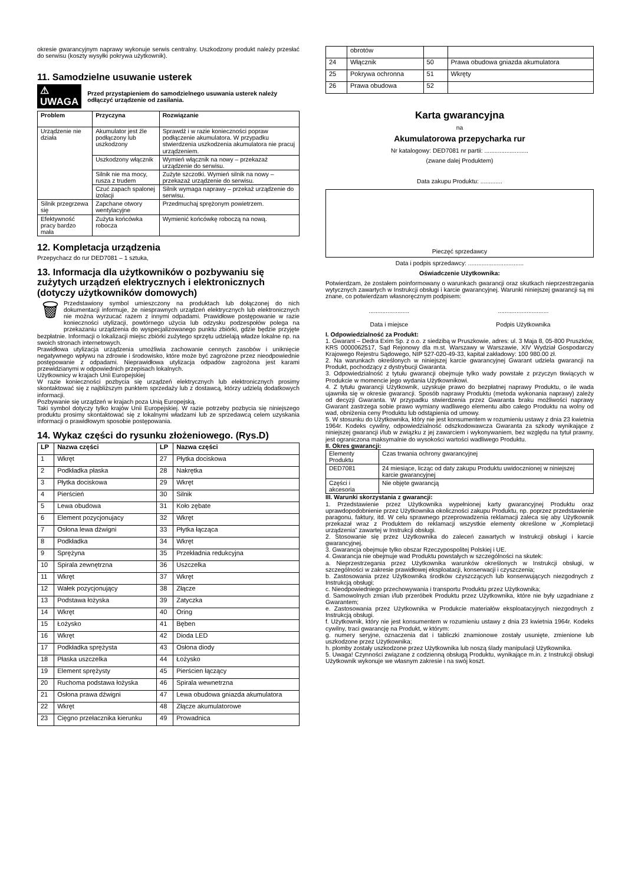okresie gwarancyjnym naprawy wykonuje serwis centralny. Uszkodzony produkt należy przesłać do serwisu (koszty wysyłki pokrywa użytkownik).
11. Samodzielne usuwanie usterek
⚠ UWAGA Przed przystąpieniem do samodzielnego usuwania usterek należy odłączyć urządzenie od zasilania.
| Problem | Przyczyna | Rozwiązanie |
| --- | --- | --- |
| Urządzenie nie działa | Akumulator jest źle podłączony lub uszkodzony | Sprawdź i w razie konieczności popraw podłączenie akumulatora. W przypadku stwierdzenia uszkodzenia akumulatora nie pracuj urządzeniem. |
| | Uszkodzony włącznik | Wymień włącznik na nowy – przekazaż urządzenie do serwisu. |
| | Silnik nie ma mocy, rusza z trudem | Zużyte szczotki. Wymień silnik na nowy – przekazaż urządzenie do serwisu. |
| | Czuć zapach spalonej izolacji | Silnik wymaga naprawy – przekaż urządzenie do serwisu. |
| Silnik przegrzewa się | Zapchane otwory wentylacyjne | Przedmuchaj sprężonym powietrzem. |
| Efektywność pracy bardzo mała | Zużyta końcówka robocza | Wymienić końcówkę roboczą na nową. |
12. Kompletacja urządzenia
Przepychacz do rur DED7081 – 1 sztuka,
13. Informacja dla użytkowników o pozbywaniu się zużytych urządzeń elektrycznych i elektronicznych (dotyczy użytkowników domowych)
🗑 Przedstawiony symbol umieszczony na produktach lub dołączonej do nich dokumentacji informuje, że niesprawnych urządzeń elektrycznych lub elektronicznych nie można wyrzucać razem z innymi odpadami. Prawidłowe postępowanie w razie konieczności utylizacji, powtórnego użycia lub odzysku podzespołów polega na przekazaniu urządzenia do wyspecjalizowanego punktu zbiórki, gdzie będzie przyjęte bezpłatnie. Informacji o lokalizacji miejsc zbiórki zużytego sprzętu udzielają władze lokalne np. na swoich stronach internetowych.
Prawidłowa utylizacja urządzenia umożliwia zachowanie cennych zasobów i uniknięcie negatywnego wpływu na zdrowie i środowisko, które może być zagrożone przez nieodpowiednie postępowanie z odpadami. Nieprawidłowa utylizacja odpadów zagrożona jest karami przewidzianymi w odpowiednich przepisach lokalnych.
Użytkownicy w krajach Unii Europejskiej
W razie konieczności pozbycia się urządzeń elektrycznych lub elektronicznych prosimy skontaktować się z najbliższym punktem sprzedaży lub z dostawcą, którzy udzielą dodatkowych informacji.
Pozbywanie się urządzeń w krajach poza Unią Europejską.
Taki symbol dotyczy tylko krajów Unii Europejskiej. W razie potrzeby pozbycia się niniejszego produktu prosimy skontaktować się z lokalnymi władzami lub ze sprzedawcą celem uzyskania informacji o prawidłowym sposobie postępowania.
14. Wykaz części do rysunku złożeniowego. (Rys.D)
| LP | Nazwa części | LP | Nazwa części |
| --- | --- | --- | --- |
| 1 | Wkręt | 27 | Płytka dociskowa |
| 2 | Podkładka płaska | 28 | Nakrętka |
| 3 | Płytka dociskowa | 29 | Wkręt |
| 4 | Pierścień | 30 | Silnik |
| 5 | Lewa obudowa | 31 | Koło zębate |
| 6 | Element pozycjonujacy | 32 | Wkręt |
| 7 | Osłona lewa dźwigni | 33 | Płytka łącząca |
| 8 | Podkładka | 34 | Wkręt |
| 9 | Sprężyna | 35 | Przekładnia redukcyjna |
| 10 | Spirala zewnętrzna | 36 | Uszczelka |
| 11 | Wkręt | 37 | Wkręt |
| 12 | Wałek pozycjonujący | 38 | Złącze |
| 13 | Podstawa łożyska | 39 | Zatyczka |
| 14 | Wkręt | 40 | Oring |
| 15 | Łożysko | 41 | Bęben |
| 16 | Wkręt | 42 | Dioda LED |
| 17 | Podkładka sprężysta | 43 | Osłona diody |
| 18 | Płaska uszczelka | 44 | Łożysko |
| 19 | Element sprężysty | 45 | Pierścien łączący |
| 20 | Ruchoma podstawa łożyska | 46 | Spirala wewnetrzna |
| 21 | Osłona prawa dźwigni | 47 | Lewa obudowa gniazda akumulatora |
| 22 | Wkręt | 48 | Złącze akumulatorowe |
| 23 | Cięgno przełacznika kierunku | 49 | Prowadnica |
| | obrotów | | |
| 24 | Włącznik | 50 | Prawa obudowa gniazda akumulatora |
| 25 | Pokrywa ochronna | 51 | Wkręty |
| 26 | Prawa obudowa | 52 | |
Karta gwarancyjna
na
Akumulatorowa przepycharka rur
Nr katalogowy: DED7081 nr partii: ..........................
(zwane dalej Produktem)
Data zakupu Produktu: .............
Pieczęć sprzedawcy
Data i podpis sprzedawcy: .................................
Oświadczenie Użytkownika:
Potwierdzam, że zostałem poinformowany o warunkach gwarancji oraz skutkach nieprzestrzegania wytycznych zawartych w Instrukcji obsługi i karcie gwarancyjnej. Warunki niniejszej gwarancji są mi znane, co potwierdzam własnoręcznym podpisem:
........................
Data i miejsce
..............................
Podpis Użytkownika
I. Odpowiedzialność za Produkt:
1. Gwarant – Dedra Exim Sp. z o.o. z siedzibą w Pruszkowie, adres: ul. 3 Maja 8, 05-800 Pruszków, KRS 0000062517, Sąd Rejonowy dla m.st. Warszawy w Warszawie, XIV Wydział Gospodarczy Krajowego Rejestru Sądowego, NIP 527-020-49-33, kapitał zakładowy: 100 980.00 zł.
2. Na warunkach określonych w niniejszej karcie gwarancyjnej Gwarant udziela gwarancji na Produkt, pochodzący z dystrybucji Gwaranta.
3. Odpowiedzialność z tytułu gwarancji obejmuje tylko wady powstałe z przyczyn tkwiących w Produkcie w momencie jego wydania Użytkownikowi.
4. Z tytułu gwarancji Użytkownik, uzyskuje prawo do bezpłatnej naprawy Produktu, o ile wada ujawniła się w okresie gwarancji. Sposób naprawy Produktu (metoda wykonania naprawy) zależy od decyzji Gwaranta. W przypadku stwierdzenia przez Gwaranta braku możliwości naprawy Gwarant zastrzega sobie prawo wymiany wadliwego elementu albo całego Produktu na wolny od wad, obniżenia ceny Produktu lub odstąpienia od umowy.
5. W stosunku do Użytkownika, który nie jest konsumentem w rozumieniu ustawy z dnia 23 kwietnia 1964r. Kodeks cywilny, odpowiedzialność odszkodowawcza Gwaranta za szkody wynikające z niniejszej gwarancji i/lub w związku z jej zawarciem i wykonywaniem, bez względu na tytuł prawny, jest ograniczona maksymalnie do wysokości wartości wadliwego Produktu.
II. Okres gwarancji:
| Elementy Produktu | Czas trwania ochrony gwarancyjnej |
| DED7081 | 24 miesiące, licząc od daty zakupu Produktu uwidocznionej w niniejszej karcie gwarancyjnej |
| Części i akcesoria | Nie objęte gwarancją |
III. Warunki skorzystania z gwarancji:
1. Przedstawienie przez Użytkownika wypełnionej karty gwarancyjnej Produktu oraz uprawdopodobnienie przez Użytkownika okoliczności zakupu Produktu, np. poprzez przedstawienie paragonu, faktury, itd. W celu sprawnego przeprowadzenia reklamacji zaleca się aby Użytkownik przekazał wraz z Produktem do reklamacji wszystkie elementy określone w „Kompletacji urządzenia” zawartej w Instrukcji obsługi.
2. Stosowanie się przez Użytkownika do zaleceń zawartych w Instrukcji obsługi i karcie gwarancyjnej.
3. Gwarancja obejmuje tylko obszar Rzeczypospolitej Polskiej i UE.
4. Gwarancja nie obejmuje wad Produktu powstałych w szczególności na skutek:
a. Nieprzestrzegania przez Użytkownika warunków określonych w Instrukcji obsługi, w szczególności w zakresie prawidłowej eksploatacji, konserwacji i czyszczenia;
b. Zastosowania przez Użytkownika środków czyszczących lub konserwujących niezgodnych z Instrukcją obsługi;
c. Nieodpowiedniego przechowywania i transportu Produktu przez Użytkownika;
d. Samowolnych zmian i/lub przeróbek Produktu przez Użytkownika, które nie były uzgadniane z Gwarantem;
e. Zastosowania przez Użytkownika w Produkcie materiałów eksploatacyjnych niezgodnych z Instrukcją obsługi.
f. Użytkownik, który nie jest konsumentem w rozumieniu ustawy z dnia 23 kwietnia 1964r. Kodeks cywilny, traci gwarancję na Produkt, w którym:
g. numery seryjne, oznaczenia dat i tabliczki znamionowe zostały usunięte, zmienione lub uszkodzone przez Użytkownika;
h. plomby zostały uszkodzone przez Użytkownika lub noszą ślady manipulacji Użytkownika.
5. Uwaga! Czynności związane z codzienną obsługą Produktu, wynikające m.in. z Instrukcji obsługi Użytkownik wykonuje we własnym zakresie i na swój koszt.